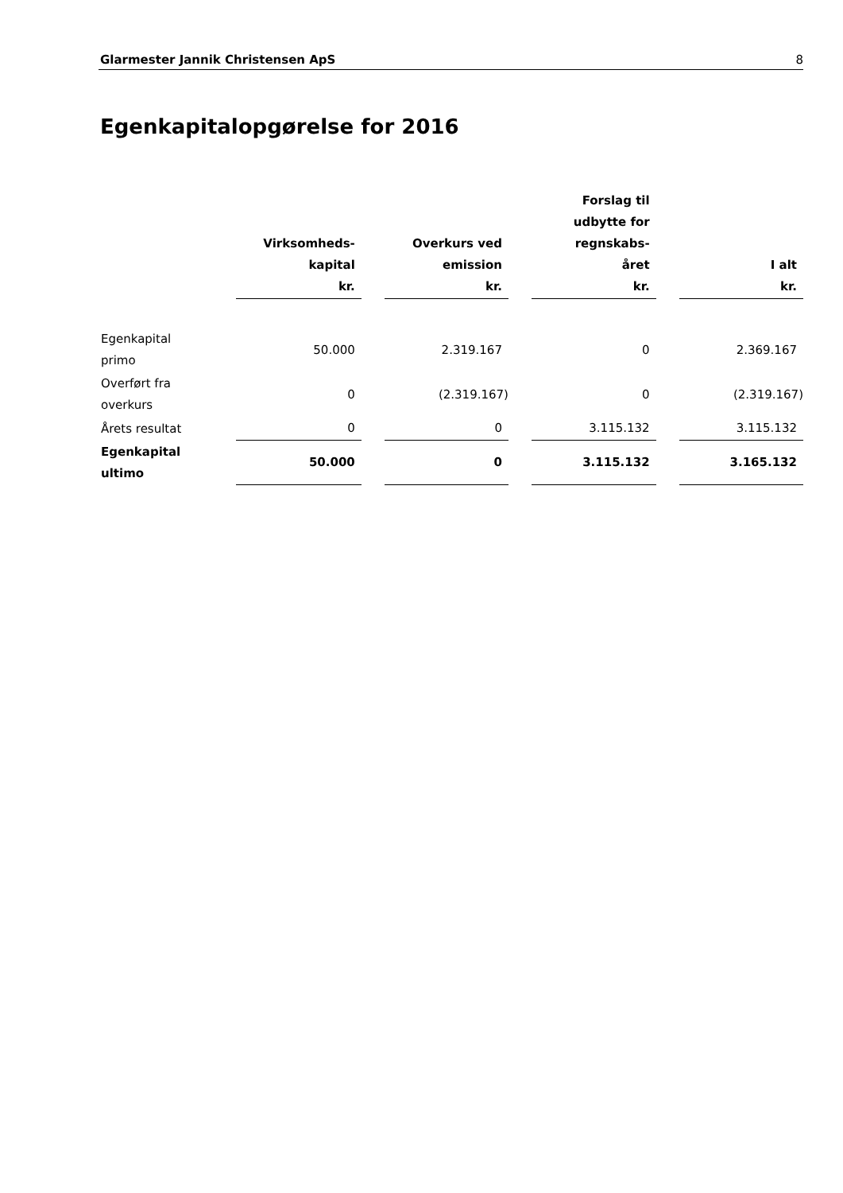Glarmester Jannik Christensen ApS 8
Egenkapitalopgørelse for 2016
| | Virksomheds- kapital kr. | | Overkurs ved emission kr. | | Forslag til udbytte for regnskabs- året kr. | | I alt kr. |
| --- | --- | --- | --- | --- | --- | --- | --- |
| Egenkapital primo | 50.000 | | 2.319.167 | | 0 | | 2.369.167 |
| Overført fra overkurs | 0 | | (2.319.167) | | 0 | | (2.319.167) |
| Årets resultat | 0 | | 0 | | 3.115.132 | | 3.115.132 |
| Egenkapital ultimo | 50.000 | | 0 | | 3.115.132 | | 3.165.132 |